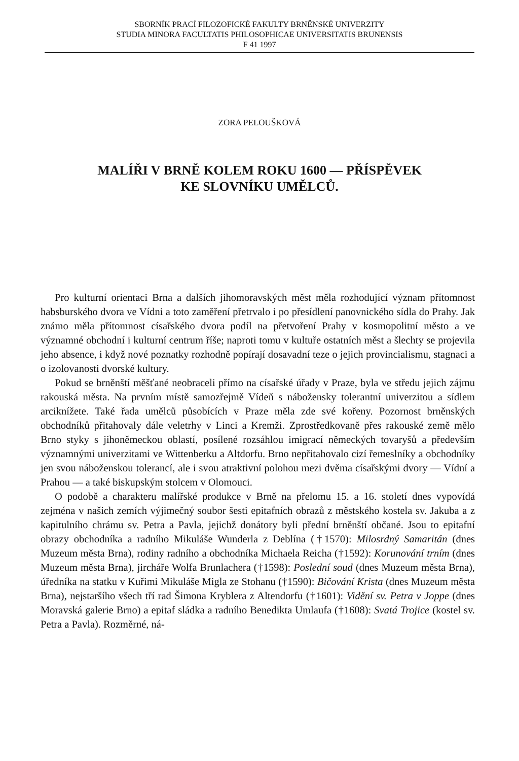SBORNÍK PRACÍ FILOZOFICKÉ FAKULTY BRNĚNSKÉ UNIVERZITY
STUDIA MINORA FACULTATIS PHILOSOPHICAE UNIVERSITATIS BRUNENSIS
F 41 1997
ZORA PELOUŠKOVÁ
MALÍŘI V BRNĚ KOLEM ROKU 1600 — PŘÍSPĚVEK
KE SLOVNÍKU UMĚLCŮ.
Pro kulturní orientaci Brna a dalších jihomoravských měst měla rozhodující význam přítomnost habsburského dvora ve Vídni a toto zaměření přetrvalo i po přesídlení panovnického sídla do Prahy. Jak známo měla přítomnost císařského dvora podíl na přetvoření Prahy v kosmopolitní město a ve významné obchodní i kulturní centrum říše; naproti tomu v kultuře ostatních měst a šlechty se projevila jeho absence, i když nové poznatky rozhodně popírají dosavadní teze o jejich provincialismu, stagnaci a o izolovanosti dvorské kultury.
Pokud se brněnští měšťané neobraceli přímo na císařské úřady v Praze, byla ve středu jejich zájmu rakouská města. Na prvním místě samozřejmě Vídeň s nábožensky tolerantní univerzitou a sídlem arciknížete. Také řada umělců působících v Praze měla zde své kořeny. Pozornost brněnských obchodníků přitahovaly dále veletrhy v Linci a Kremži. Zprostředkovaně přes rakouské země mělo Brno styky s jihoněmeckou oblastí, posílené rozsáhlou imigrací německých tovaryšů a především významnými univerzitami ve Wittenberku a Altdorfu. Brno nepřitahovalo cizí řemeslníky a obchodníky jen svou náboženskou tolerancí, ale i svou atraktivní polohou mezi dvěma císařskými dvory — Vídní a Prahou — a také biskupským stolcem v Olomouci.
O podobě a charakteru malířské produkce v Brně na přelomu 15. a 16. století dnes vypovídá zejména v našich zemích výjimečný soubor šesti epitafních obrazů z městského kostela sv. Jakuba a z kapitulního chrámu sv. Petra a Pavla, jejichž donátory byli přední brněnští občané. Jsou to epitafní obrazy obchodníka a radního Mikuláše Wunderla z Deblína (†1570): Milosrdný Samaritán (dnes Muzeum města Brna), rodiny radního a obchodníka Michaela Reicha (†1592): Korunování trním (dnes Muzeum města Brna), jircháře Wolfa Brunlachera (†1598): Poslední soud (dnes Muzeum města Brna), úředníka na statku v Kuřimi Mikuláše Migla ze Stohanu (†1590): Bičování Krista (dnes Muzeum města Brna), nejstaršího všech tří rad Šimona Kryblera z Altendorfu (†1601): Vidění sv. Petra v Joppe (dnes Moravská galerie Brno) a epitaf sládka a radního Benedikta Umlaufa (†1608): Svatá Trojice (kostel sv. Petra a Pavla). Rozměrné, ná-